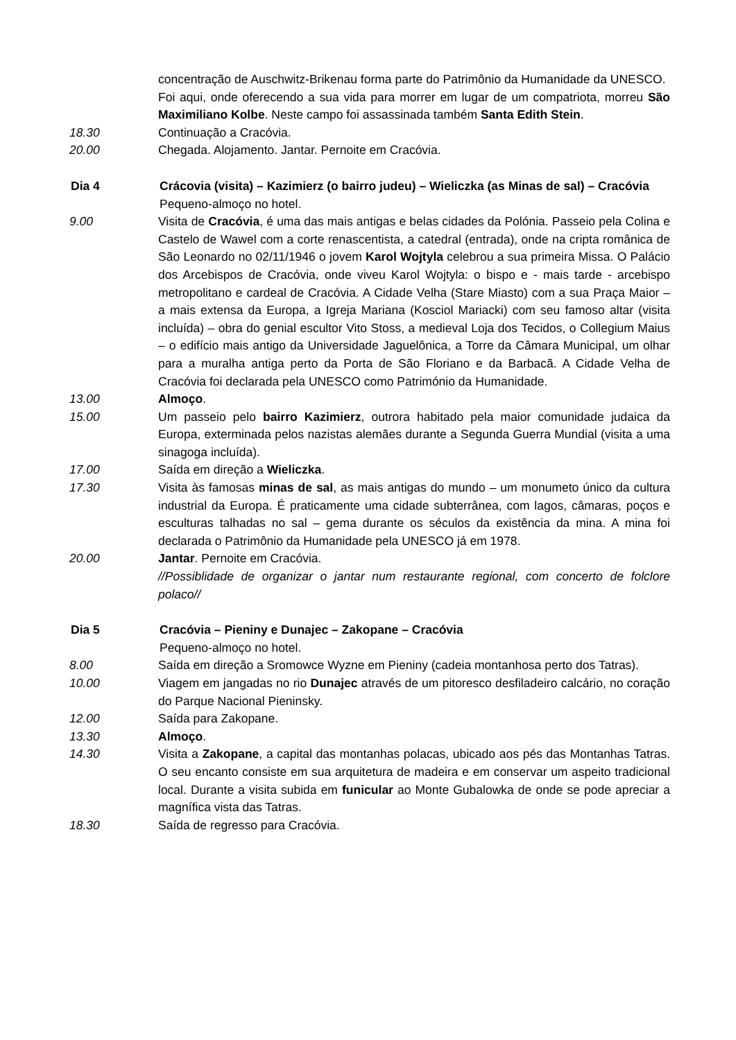concentração de Auschwitz-Brikenau forma parte do Patrimônio da Humanidade da UNESCO.
Foi aqui, onde oferecendo a sua vida para morrer em lugar de um compatriota, morreu São Maximiliano Kolbe. Neste campo foi assassinada também Santa Edith Stein.
18.30 Continuação a Cracóvia.
20.00 Chegada. Alojamento. Jantar. Pernoite em Cracóvia.
Dia 4 Crácovia (visita) – Kazimierz (o bairro judeu) – Wieliczka (as Minas de sal) – Cracóvia
Pequeno-almoço no hotel.
9.00 Visita de Cracóvia, é uma das mais antigas e belas cidades da Polónia. Passeio pela Colina e Castelo de Wawel com a corte renascentista, a catedral (entrada), onde na cripta românica de São Leonardo no 02/11/1946 o jovem Karol Wojtyla celebrou a sua primeira Missa. O Palácio dos Arcebispos de Cracóvia, onde viveu Karol Wojtyla: o bispo e - mais tarde - arcebispo metropolitano e cardeal de Cracóvia. A Cidade Velha (Stare Miasto) com a sua Praça Maior – a mais extensa da Europa, a Igreja Mariana (Kosciol Mariacki) com seu famoso altar (visita incluída) – obra do genial escultor Vito Stoss, a medieval Loja dos Tecidos, o Collegium Maius – o edifício mais antigo da Universidade Jaguelônica, a Torre da Câmara Municipal, um olhar para a muralha antiga perto da Porta de São Floriano e da Barbacã. A Cidade Velha de Cracóvia foi declarada pela UNESCO como Património da Humanidade.
13.00 Almoço.
15.00 Um passeio pelo bairro Kazimierz, outrora habitado pela maior comunidade judaica da Europa, exterminada pelos nazistas alemães durante a Segunda Guerra Mundial (visita a uma sinagoga incluída).
17.00 Saída em direção a Wieliczka.
17.30 Visita às famosas minas de sal, as mais antigas do mundo – um monumeto único da cultura industrial da Europa. É praticamente uma cidade subterrânea, com lagos, câmaras, poços e esculturas talhadas no sal – gema durante os séculos da existência da mina. A mina foi declarada o Patrimônio da Humanidade pela UNESCO já em 1978.
20.00 Jantar. Pernoite em Cracóvia.
//Possiblidade de organizar o jantar num restaurante regional, com concerto de folclore polaco//
Dia 5 Cracóvia – Pieniny e Dunajec – Zakopane – Cracóvia
Pequeno-almoço no hotel.
8.00 Saída em direção a Sromowce Wyzne em Pieniny (cadeia montanhosa perto dos Tatras).
10.00 Viagem em jangadas no rio Dunajec através de um pitoresco desfiladeiro calcário, no coração do Parque Nacional Pieninsky.
12.00 Saída para Zakopane.
13.30 Almoço.
14.30 Visita a Zakopane, a capital das montanhas polacas, ubicado aos pés das Montanhas Tatras. O seu encanto consiste em sua arquitetura de madeira e em conservar um aspeito tradicional local. Durante a visita subida em funicular ao Monte Gubalowka de onde se pode apreciar a magnífica vista das Tatras.
18.30 Saída de regresso para Cracóvia.